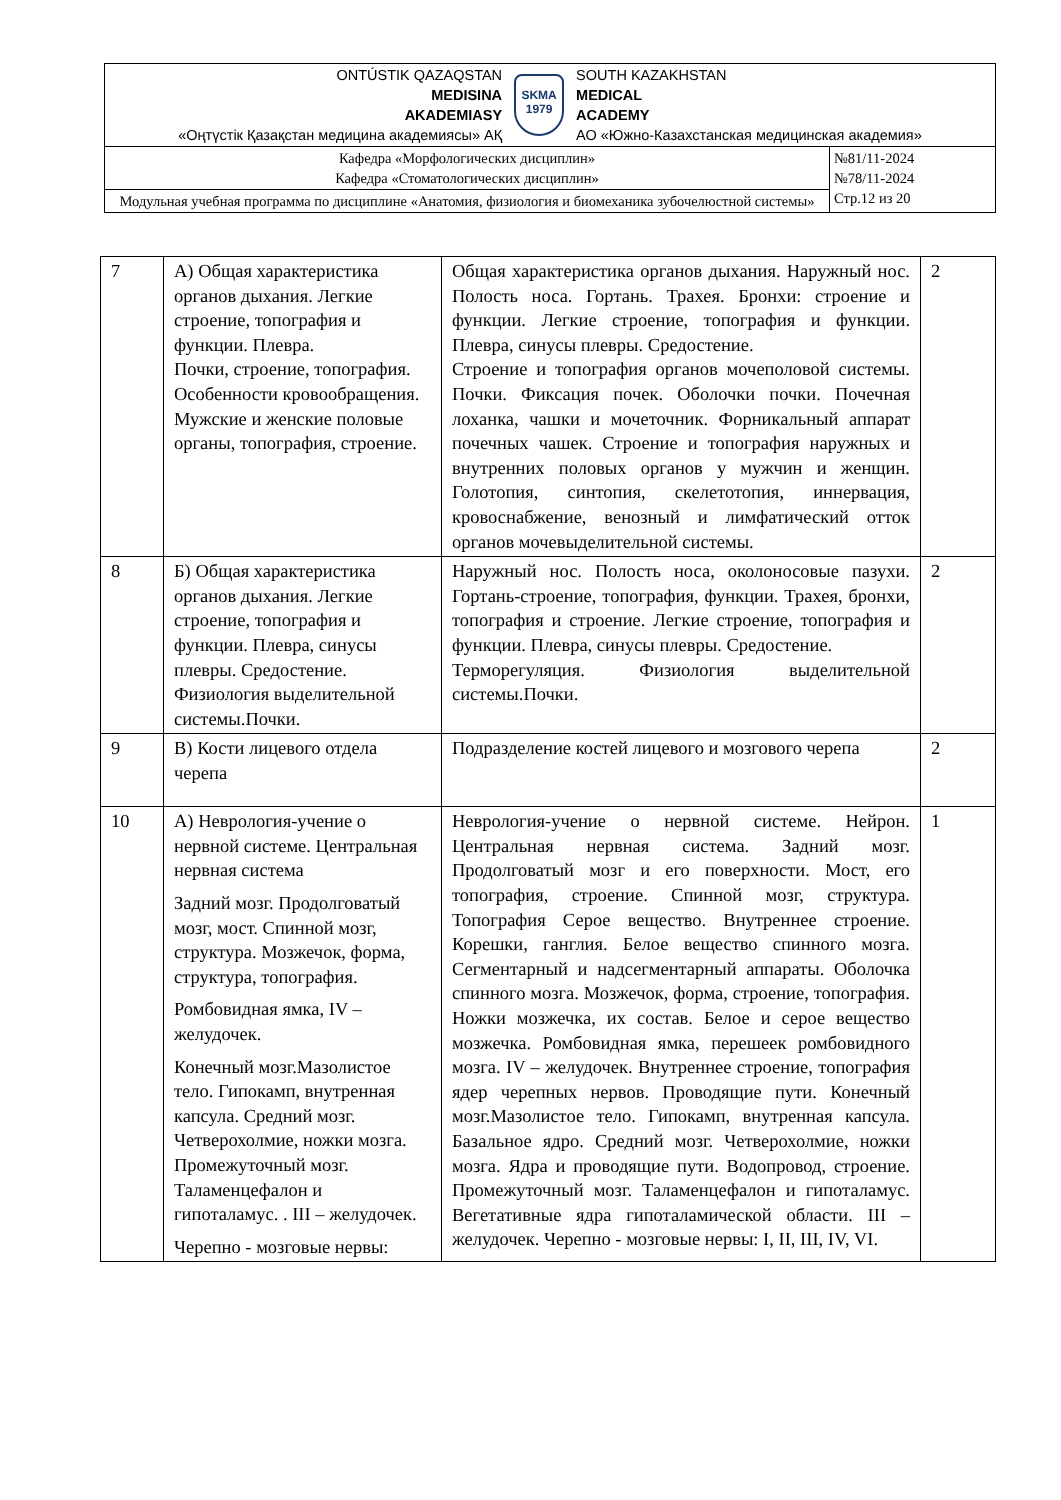| ONTÚSTIK QAZAQSTAN MEDISINA AKADEMIASY «Оңтүстік Қазақстан медицина академиясы» АҚ SKMA 1979 SOUTH KAZAKHSTAN MEDICAL ACADEMY АО «Южно-Казахстанская медицинская академия» | |
| Кафедра «Морфологических дисциплин» Кафедра «Стоматологических дисциплин» | №81/11-2024 №78/11-2024 Стр.12 из 20 |
| Модульная учебная программа по дисциплине «Анатомия, физиология и биомеханика зубочелюстной системы» | |
| 7 | А) Общая характеристика органов дыхания. Легкие строение, топография и функции. Плевра. Почки, строение, топография. Особенности кровообращения. Мужские и женские половые органы, топография, строение. | Общая характеристика органов дыхания. Наружный нос. Полость носа. Гортань. Трахея. Бронхи: строение и функции. Легкие строение, топография и функции. Плевра, синусы плевры. Средостение. Строение и топография органов мочеполовой системы. Почки. Фиксация почек. Оболочки почки. Почечная лоханка, чашки и мочеточник. Форникальный аппарат почечных чашек. Строение и топография наружных и внутренних половых органов у мужчин и женщин. Голотопия, синтопия, скелетотопия, иннервация, кровоснабжение, венозный и лимфатический отток органов мочевыделительной системы. | 2 |
| 8 | Б) Общая характеристика органов дыхания. Легкие строение, топография и функции. Плевра, синусы плевры. Средостение. Физиология выделительной системы.Почки. | Наружный нос. Полость носа, околоносовые пазухи. Гортань-строение, топография, функции. Трахея, бронхи, топография и строение. Легкие строение, топография и функции. Плевра, синусы плевры. Средостение. Терморегуляция. Физиология выделительной системы.Почки. | 2 |
| 9 | В) Кости лицевого отдела черепа | Подразделение костей лицевого и мозгового черепа | 2 |
| 10 | А) Неврология-учение о нервной системе. Центральная нервная система Задний мозг. Продолговатый мозг, мост. Спинной мозг, структура. Мозжечок, форма, структура, топография. Ромбовидная ямка, IV – желудочек. Конечный мозг.Мазолистое тело. Гипокамп, внутренная капсула. Средний мозг. Четверохолмие, ножки мозга. Промежуточный мозг. Таламенцефалон и гипоталамус. . III – желудочек. Черепно - мозговые нервы: | Неврология-учение о нервной системе. Нейрон. Центральная нервная система. Задний мозг. Продолговатый мозг и его поверхности. Мост, его топография, строение. Спинной мозг, структура. Топография Серое вещество. Внутреннее строение. Корешки, ганглия. Белое вещество спинного мозга. Сегментарный и надсегментарный аппараты. Оболочка спинного мозга. Мозжечок, форма, строение, топография. Ножки мозжечка, их состав. Белое и серое вещество мозжечка. Ромбовидная ямка, перешеек ромбовидного мозга. IV – желудочек. Внутреннее строение, топография ядер черепных нервов. Проводящие пути. Конечный мозг.Мазолистое тело. Гипокамп, внутренная капсула. Базальное ядро. Средний мозг. Четверохолмие, ножки мозга. Ядра и проводящие пути. Водопровод, строение. Промежуточный мозг. Таламенцефалон и гипоталамус. Вегетативные ядра гипоталамической области. III – желудочек. Черепно - мозговые нервы: I, II, III, IV, VI. | 1 |